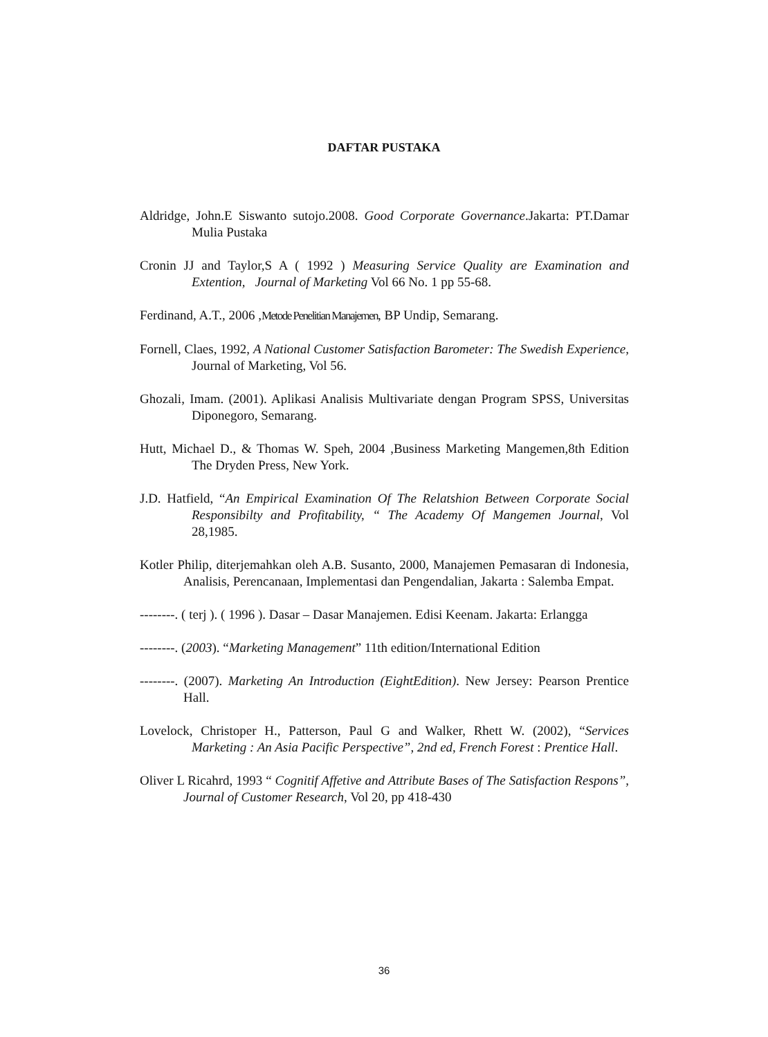DAFTAR PUSTAKA
Aldridge, John.E Siswanto sutojo.2008. Good Corporate Governance.Jakarta: PT.Damar Mulia Pustaka
Cronin JJ and Taylor,S A ( 1992 ) Measuring Service Quality are Examination and Extention, Journal of Marketing Vol 66 No. 1 pp 55-68.
Ferdinand, A.T., 2006 ,Metode Penelitian Manajemen, BP Undip, Semarang.
Fornell, Claes, 1992, A National Customer Satisfaction Barometer: The Swedish Experience, Journal of Marketing, Vol 56.
Ghozali, Imam. (2001). Aplikasi Analisis Multivariate dengan Program SPSS, Universitas Diponegoro, Semarang.
Hutt, Michael D., & Thomas W. Speh, 2004 ,Business Marketing Mangemen,8th Edition The Dryden Press, New York.
J.D. Hatfield, “An Empirical Examination Of The Relatshion Between Corporate Social Responsibilty and Profitability, “ The Academy Of Mangemen Journal, Vol 28,1985.
Kotler Philip, diterjemahkan oleh A.B. Susanto, 2000, Manajemen Pemasaran di Indonesia, Analisis, Perencanaan, Implementasi dan Pengendalian, Jakarta : Salemba Empat.
--------. ( terj ). ( 1996 ). Dasar – Dasar Manajemen. Edisi Keenam. Jakarta: Erlangga
--------. (2003). “Marketing Management” 11th edition/International Edition
--------. (2007). Marketing An Introduction (EightEdition). New Jersey: Pearson Prentice Hall.
Lovelock, Christoper H., Patterson, Paul G and Walker, Rhett W. (2002), “Services Marketing : An Asia Pacific Perspective”, 2nd ed, French Forest : Prentice Hall.
Oliver L Ricahrd, 1993 “ Cognitif Affetive and Attribute Bases of The Satisfaction Respons”, Journal of Customer Research, Vol 20, pp 418-430
36